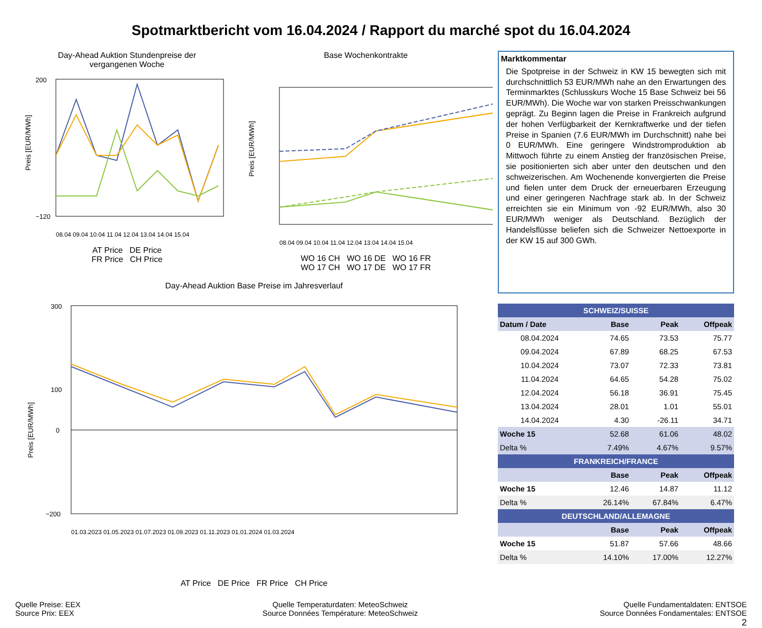Spotmarktbericht vom 16.04.2024 / Rapport du marché spot du 16.04.2024
Day-Ahead Auktion Stundenpreise der
vergangenen Woche
Preis [EUR/MWh]
200
−120
08.04 09.04 10.04 11.04 12.04 13.04 14.04 15.04
AT Price DE Price
FR Price CH Price
Base Wochenkontrakte
Preis [EUR/MWh]
08.04 09.04 10.04 11.04 12.04 13.04 14.04 15.04
WO 16 CH WO 16 DE WO 16 FR
WO 17 CH WO 17 DE WO 17 FR
Day-Ahead Auktion Base Preise im Jahresverlauf
Preis [EUR/MWh]
300
100
0
−200
01.03.2023 01.05.2023 01.07.2023 01.09.2023 01.11.2023 01.01.2024 01.03.2024
AT Price DE Price FR Price CH Price
Marktkommentar
Die Spotpreise in der Schweiz in KW 15 bewegten sich mit durchschnittlich 53 EUR/MWh nahe an den Erwartungen des Terminmarktes (Schlusskurs Woche 15 Base Schweiz bei 56 EUR/MWh). Die Woche war von starken Preisschwankungen geprägt. Zu Beginn lagen die Preise in Frankreich aufgrund der hohen Verfügbarkeit der Kernkraftwerke und der tiefen Preise in Spanien (7.6 EUR/MWh im Durchschnitt) nahe bei 0 EUR/MWh. Eine geringere Windstromproduktion ab Mittwoch führte zu einem Anstieg der französischen Preise, sie positionierten sich aber unter den deutschen und den schweizerischen. Am Wochenende konvergierten die Preise und fielen unter dem Druck der erneuerbaren Erzeugung und einer geringeren Nachfrage stark ab. In der Schweiz erreichten sie ein Minimum von -92 EUR/MWh, also 30 EUR/MWh weniger als Deutschland. Bezüglich der Handelsflüsse beliefen sich die Schweizer Nettoexporte in der KW 15 auf 300 GWh.
| SCHWEIZ/SUISSE | | | |
| Datum / Date | Base | Peak | Offpeak |
| 08.04.2024 | 74.65 | 73.53 | 75.77 |
| 09.04.2024 | 67.89 | 68.25 | 67.53 |
| 10.04.2024 | 73.07 | 72.33 | 73.81 |
| 11.04.2024 | 64.65 | 54.28 | 75.02 |
| 12.04.2024 | 56.18 | 36.91 | 75.45 |
| 13.04.2024 | 28.01 | 1.01 | 55.01 |
| 14.04.2024 | 4.30 | -26.11 | 34.71 |
| Woche 15 | 52.68 | 61.06 | 48.02 |
| Delta % | 7.49% | 4.67% | 9.57% |
| FRANKREICH/FRANCE | | | |
| | Base | Peak | Offpeak |
| Woche 15 | 12.46 | 14.87 | 11.12 |
| Delta % | 26.14% | 67.84% | 6.47% |
| DEUTSCHLAND/ALLEMAGNE | | | |
| | Base | Peak | Offpeak |
| Woche 15 | 51.87 | 57.66 | 48.66 |
| Delta % | 14.10% | 17.00% | 12.27% |
Quelle Preise: EEX
Source Prix: EEX
Quelle Temperaturdaten: MeteoSchweiz
Source Données Température: MeteoSchweiz
Quelle Fundamentaldaten: ENTSOE
Source Données Fondamentales: ENTSOE
2